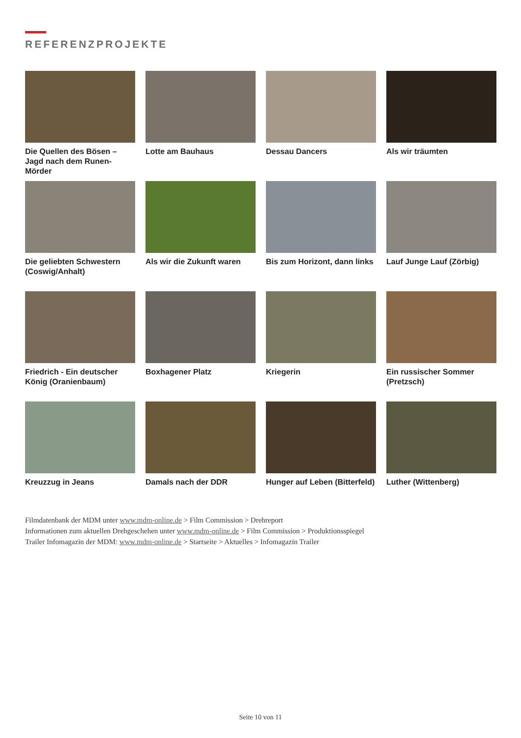REFERENZPROJEKTE
Die Quellen des Bösen – Jagd nach dem Runen-Mörder
Lotte am Bauhaus
Dessau Dancers
Als wir träumten
Die geliebten Schwestern (Coswig/Anhalt)
Als wir die Zukunft waren
Bis zum Horizont, dann links
Lauf Junge Lauf (Zörbig)
Friedrich - Ein deutscher König (Oranienbaum)
Boxhagener Platz
Kriegerin
Ein russischer Sommer (Pretzsch)
Kreuzzug in Jeans
Damals nach der DDR
Hunger auf Leben (Bitterfeld)
Luther (Wittenberg)
Filmdatenbank der MDM unter www.mdm-online.de > Film Commission > Drehreport
Informationen zum aktuellen Drehgeschehen unter www.mdm-online.de > Film Commission > Produktionsspiegel
Trailer Infomagazin der MDM: www.mdm-online.de > Startseite > Aktuelles > Infomagazin Trailer
Seite 10 von 11